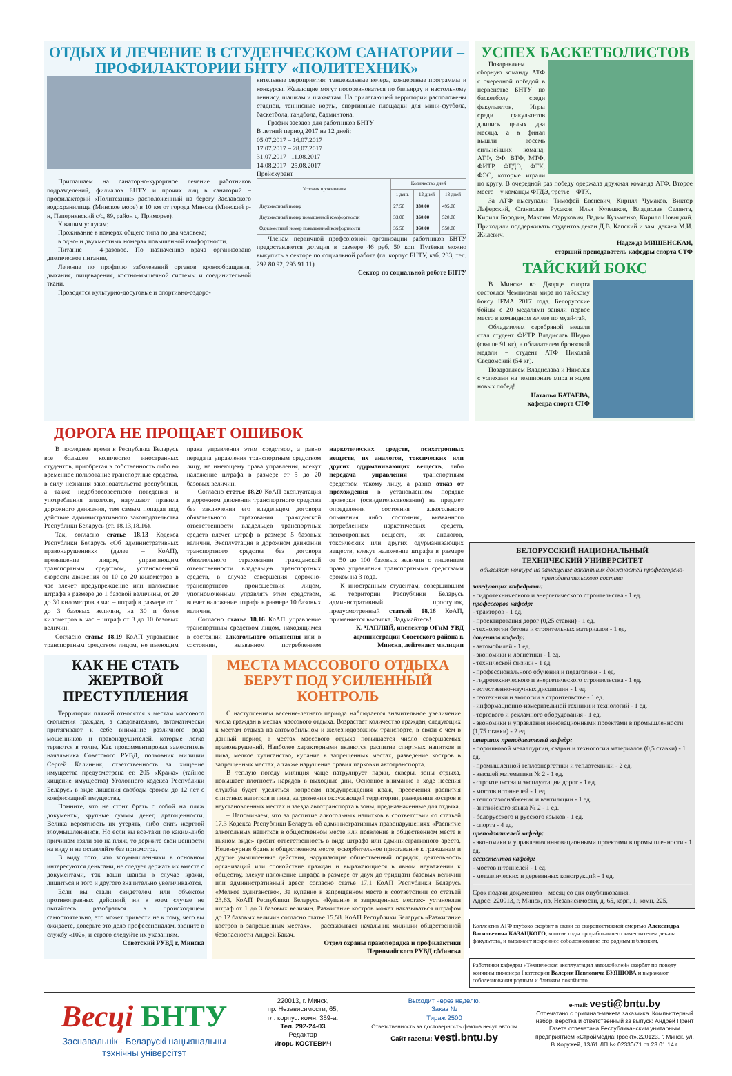ОТДЫХ И ЛЕЧЕНИЕ В СТУДЕНЧЕСКОМ САНАТОРИИ – ПРОФИЛАКТОРИИ БНТУ «ПОЛИТЕХНИК»
Приглашаем на санаторно-курортное лечение работников подразделений, филиалов БНТУ и прочих лиц в санаторий – профилакторий «Политехник» расположенный на берегу Заславского водохранилища (Минское море) в 10 км от города Минска (Минский р-н, Папернянский с/с, 89, район д. Приморье).
К вашим услугам:
Проживание в номерах общего типа по два человека;
в одно- и двухместных номерах повышенной комфортности.
Питание – 4-разовое. По назначению врача организовано диетическое питание.
Лечение по профилю заболеваний органов кровообращения, дыхания, пищеварения, костно-мышечной системы и соединительной ткани.
Проводятся культурно-досуговые и спортивно-оздоро-
вительные мероприятия: танцевальные вечера, концертные программы и конкурсы. Желающие могут посоревноваться по бильярду и настольному теннису, шашкам и шахматам. На прилегающей территории расположены стадион, теннисные корты, спортивные площадки для мини-футбола, баскетбола, гандбола, бадминтона.
График заездов для работников БНТУ
В летний период 2017 на 12 дней:
05.07.2017 – 16.07.2017
17.07.2017 – 28.07.2017
31.07.2017– 11.08.2017
14.08.2017– 25.08.2017
Прейскурант
| Условия проживания | Количество дней | | |
| --- | --- | --- | --- |
| | 1 день | 12 дней | 18 дней |
| Двухместный номер | 27,50 | 330,00 | 495,00 |
| Двухместный номер повышенной комфортности | 33,00 | 350,00 | 520,00 |
| Одноместный номер повышенной комфортности | 35,50 | 360,00 | 550,00 |
Членам первичной профсоюзной организации работников БНТУ предоставляется дотация в размере 46 руб. 50 коп. Путёвки можно выкупить в секторе по социальной работе (гл. корпус БНТУ, каб. 233, тел. 292 80 92, 293 91 11)
Сектор по социальной работе БНТУ
УСПЕХ БАСКЕТБОЛИСТОВ
Поздравляем сборную команду АТФ с очередной победой в первенстве БНТУ по баскетболу среди факультетов. Игры среди факультетов длились целых два месяца, а в финал вышли восемь сильнейших команд: АТФ, ЭФ, ВТФ, МТФ, ФИТР, ФГДЭ, ФТК, ФЭС, которые играли по кругу. В очередной раз победу одержала дружная команда АТФ. Второе место – у команды ФГДЭ, третье – ФТК.
За АТФ выступали: Тимофей Евсиевич, Кирилл Чумаков, Виктор Лаферский, Станислав Русаков, Илья Кулешков, Владислав Селянта, Кирилл Бородин, Максим Марукович, Вадим Кузьменко, Кирилл Новицкий. Приходили поддерживать студентов декан Д.В. Капский и зам. декана М.И. Жилевич.
Надежда МИШЕНСКАЯ,
старший преподаватель кафедры спорта СТФ
ТАЙСКИЙ БОКС
В Минске во Дворце спорта состоялся Чемпионат мира по тайскому боксу IFMA 2017 года. Белорусские бойцы с 20 медалями заняли первое место в командном зачете по муай-тай.
Обладателем серебряной медали стал студент ФИТР Владислав Шедко (свыше 91 кг), а обладателем бронзовой медали – студент АТФ Николай Сведомский (54 кг).
Поздравляем Владислава и Николая с успехами на чемпионате мира и ждем новых побед!
Наталья БАТАЕВА,
кафедра спорта СТФ
ДОРОГА НЕ ПРОЩАЕТ ОШИБОК
В последнее время в Республике Беларусь все большее количество иностранных студентов, приобретая в собственность либо во временное пользование транспортные средства, в силу незнания законодательства республики, а также недобросовестного поведения и употребления алкоголя, нарушают правила дорожного движения, тем самым попадая под действие административного законодательства Республики Беларусь (ст. 18.13,18.16).
Так, согласно статье 18.13 Кодекса Республики Беларусь «Об административных правонарушениях» (далее – КоАП), превышение лицом, управляющим транспортным средством, установленной скорости движения от 10 до 20 километров в час влечет предупреждение или наложение штрафа в размере до 1 базовой величины, от 20 до 30 километров в час – штраф в размере от 1 до 3 базовых величин, на 30 и более километров в час – штраф от 3 до 10 базовых величин.
Согласно статье 18.19 КоАП управление транспортным средством лицом, не имеющим права управления этим средством, а равно передача управления транспортным средством лицу, не имеющему права управления, влекут наложение штрафа в размере от 5 до 20 базовых величин.
Согласно статье 18.20 КоАП эксплуатация в дорожном движении транспортного средства без заключения его владельцем договора обязательного страхования гражданской ответственности владельцев транспортных средств влечет штраф в размере 5 базовых величин. Эксплуатация в дорожном движении транспортного средства без договора обязательного страхования гражданской ответственности владельцев транспортных средств, в случае совершения дорожно-транспортного происшествия лицом, уполномоченным управлять этим средством, влечет наложение штрафа в размере 10 базовых величин.
Согласно статье 18.16 КоАП управление транспортным средством лицом, находящимся в состоянии алкогольного опьянения или в состоянии, вызванном потреблением наркотических средств, психотропных веществ, их аналогов, токсических или других одурманивающих веществ, либо передача управления транспортным средством такому лицу, а равно отказ от прохождения в установленном порядке проверки (освидетельствования) на предмет определения состояния алкогольного опьянения либо состояния, вызванного потреблением наркотических средств, психотропных веществ, их аналогов, токсических или других одурманивающих веществ, влекут наложение штрафа в размере от 50 до 100 базовых величин с лишением права управления транспортными средствами сроком на 3 года.
К иностранным студентам, совершившим на территории Республики Беларусь административный проступок, предусмотренный статьей 18.16 КоАП, применяется высылка. Задумайтесь!
К. ЧАПЛИЙ, инспектор ОГиМ УВД администрации Советского района г. Минска, лейтенант милиции
КАК НЕ СТАТЬ ЖЕРТВОЙ ПРЕСТУПЛЕНИЯ
Территории пляжей относятся к местам массового скопления граждан, а следовательно, автоматически притягивают к себе внимание различного рода мошенников и правонарушителей, которые легко теряются в толпе. Как прокомментировал заместитель начальника Советского РУВД, полковник милиции Сергей Калинник, ответственность за хищение имущества предусмотрена ст. 205 «Кража» (тайное хищение имущества) Уголовного кодекса Республики Беларусь в виде лишения свободы сроком до 12 лет с конфискацией имущества.
Помните, что не стоит брать с собой на пляж документы, крупные суммы денег, драгоценности. Велика вероятность их утерять, либо стать жертвой злоумышленников. Но если вы все-таки по каким-либо причинам взяли это на пляж, то держите свои ценности на виду и не оставляйте без присмотра.
В виду того, что злоумышленники в основном интересуются деньгами, не следует держать их вместе с документами, так ваши шансы в случае кражи, лишиться и того и другого значительно увеличиваются.
Если вы стали свидетелем или объектом противоправных действий, ни в коем случае не пытайтесь разобраться в происходящем самостоятельно, это может привести не к тому, чего вы ожидаете, доверьте это дело профессионалам, звоните в службу «102», и строго следуйте их указаниям.
Советский РУВД г. Минска
МЕСТА МАССОВОГО ОТДЫХА БЕРУТ ПОД УСИЛЕННЫЙ КОНТРОЛЬ
С наступлением весенне-летнего периода наблюдается значительное увеличение числа граждан в местах массового отдыха. Возрастает количество граждан, следующих к местам отдыха на автомобильном и железнодорожном транспорте, в связи с чем в данный период в местах массового отдыха повышается число совершаемых правонарушений. Наиболее характерными являются распитие спиртных напитков и пива, мелкое хулиганство, купание в запрещенных местах, разведение костров в запрещенных местах, а также нарушение правил парковки автотранспорта.
В теплую погоду милиция чаще патрулирует парки, скверы, зоны отдыха, повышает плотность нарядов в выходные дни. Основное внимание в ходе несения службы будет уделяться вопросам предупреждения краж, пресечения распития спиртных напитков и пива, загрязнения окружающей территории, разведения костров в неустановленных местах и заезда автотранспорта в зоны, предназначенные для отдыха.
– Напоминаем, что за распитие алкогольных напитков в соответствии со статьей 17.3 Кодекса Республики Беларусь об административных правонарушениях «Распитие алкогольных напитков в общественном месте или появление в общественном месте в пьяном виде» грозит ответственность в виде штрафа или административного ареста. Нецензурная брань в общественном месте, оскорбительное приставание к гражданам и другие умышленные действия, нарушающие общественный порядок, деятельность организаций или спокойствие граждан и выражающиеся в явном неуважении к обществу, влекут наложение штрафа в размере от двух до тридцати базовых величин или административный арест, согласно статье 17.1 КоАП Республики Беларусь «Мелкое хулиганство». За купание в запрещенном месте в соответствии со статьей 23.63. КоАП Республики Беларусь «Купание в запрещенных местах» установлен штраф от 1 до 3 базовых величин. Разжигание костров может наказываться штрафом до 12 базовых величин согласно статье 15.58. КоАП Республики Беларусь «Разжигание костров в запрещенных местах», – рассказывает начальник милиции общественной безопасности Андрей Бакач.
Отдел охраны правопорядка и профилактики
Первомайского РУВД г.Минска
БЕЛОРУССКИЙ НАЦИОНАЛЬНЫЙ
ТЕХНИЧЕСКИЙ УНИВЕРСИТЕТ
объявляет конкурс на замещение вакантных должностей профессорско-преподавательского состава
заведующих кафедрами:
- гидротехнического и энергетического строительства - 1 ед.
профессоров кафедр:
- тракторов - 1 ед.
- проектирования дорог (0,25 ставки) - 1 ед.
- технологии бетона и строительных материалов - 1 ед.
доцентов кафедр:
- автомобилей - 1 ед.
- экономики и логистики - 1 ед.
- технической физики - 1 ед.
- профессионального обучения и педагогики - 1 ед.
- гидротехнического и энергетического строительства - 1 ед.
- естественно-научных дисциплин - 1 ед.
- геотехники и экологии в строительстве - 1 ед.
- информационно-измерительной техники и технологий - 1 ед.
- торгового и рекламного оборудования - 1 ед.
- экономики и управления инновационными проектами в промышленности (1,75 ставки) - 2 ед.
старших преподавателей кафедр:
- порошковой металлургии, сварки и технологии материалов (0,5 ставки) - 1 ед.
- промышленной теплоэнергетики и теплотехники - 2 ед.
- высшей математики № 2 - 1 ед.
- строительства и эксплуатации дорог - 1 ед.
- мостов и тоннелей - 1 ед.
- теплогазоснабжения и вентиляции - 1 ед.
- английского языка № 2 - 1 ед.
- белорусского и русского языков - 1 ед.
- спорта - 4 ед.
преподавателей кафедр:
- экономики и управления инновационными проектами в промышленности - 1 ед.
ассистентов кафедр:
- мостов и тоннелей - 1 ед.
- металлических и деревянных конструкций - 1 ед.
Срок подачи документов – месяц со дня опубликования.
Адрес: 220013, г. Минск, пр. Независимости, д. 65, корп. 1, комн. 225.
Коллектив АТФ глубоко скорбит в связи со скоропостижной смертью Александра Васильевича КАЗАЦКОГО, многие годы проработавшего заместителем декана факультета, и выражает искреннее соболезнование его родным и близким.
Работники кафедры «Техническая эксплуатация автомобилей» скорбят по поводу кончины инженера I категории Валерия Павловича БУЯШОВА и выражают соболезнования родным и близким покойного.
Весці БНТУ
Заснавальнік - Беларускі нацыянальны тэхнічны універсітэт
220013, г. Минск,
пр. Независимости, 65,
гл. корпус. комн. 359-а.
Тел. 292-24-03
Редактор
Игорь КОСТЕВИЧ
Выходит через неделю.
Заказ №
Тираж 2500
Ответственность за достоверность фактов несут авторы
Сайт газеты: vesti.bntu.by
e-mail: vesti@bntu.by
Отпечатано с оригинал-макета заказчика. Компьютерный набор, верстка и ответственный за выпуск: Андрей Прент Газета отпечатана Республиканским унитарным предприятием «СтройМедиаПроект»,220123, г. Минск, ул. В.Хоружей, 13/61 ЛП № 02330/71 от 23.01.14 г.